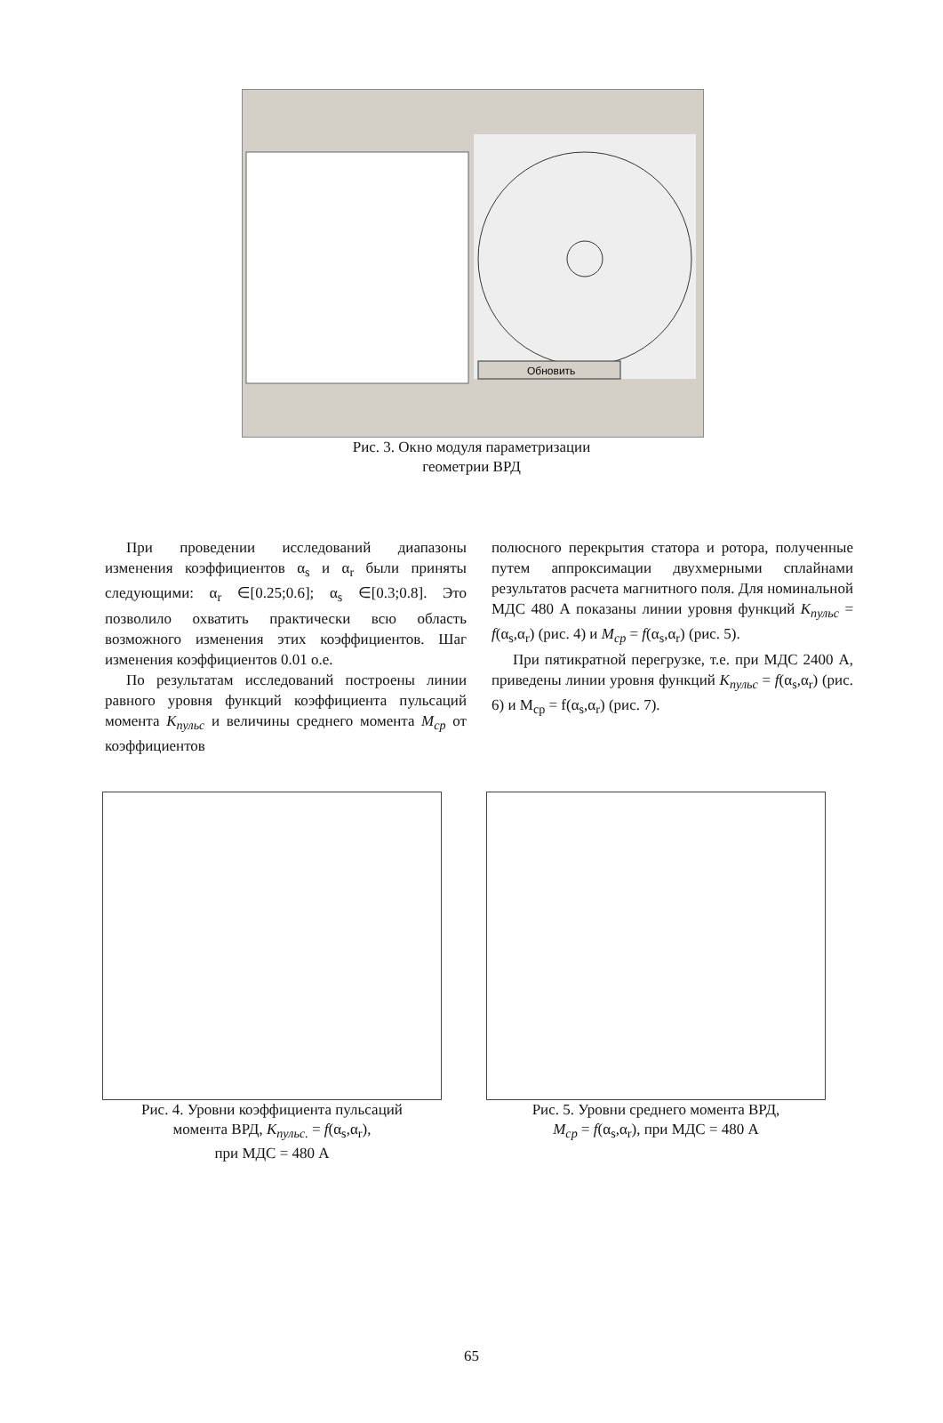Обновить
Рис. 3. Окно модуля параметризации
геометрии ВРД
При проведении исследований диапазоны изменения коэффициентов α<sub>s</sub> и α<sub>r</sub> были приняты следующими: α<sub>r</sub> ∈[0.25;0.6]; α<sub>s</sub> ∈[0.3;0.8]. Это позволило охватить практически всю область возможного изменения этих коэффициентов. Шаг изменения коэффициентов 0.01 о.е.
По результатам исследований построены линии равного уровня функций коэффициента пульсаций момента K<sub>пульс</sub> и величины среднего момента M<sub>ср</sub> от коэффициентов
полюсного перекрытия статора и ротора, полученные путем аппроксимации двухмерными сплайнами результатов расчета магнитного поля. Для номинальной МДС 480 А показаны линии уровня функций K<sub>пульс</sub> = f(α<sub>s</sub>,α<sub>r</sub>) (рис. 4) и M<sub>ср</sub> = f(α<sub>s</sub>,α<sub>r</sub>) (рис. 5).
При пятикратной перегрузке, т.е. при МДС 2400 А, приведены линии уровня функций K<sub>пульс</sub> = f(α<sub>s</sub>,α<sub>r</sub>) (рис. 6) и M<sub>ср</sub> = f(α<sub>s</sub>,α<sub>r</sub>) (рис. 7).
Рис. 4. Уровни коэффициента пульсаций
момента ВРД, K<sub>пульс.</sub> = f(α<sub>s</sub>,α<sub>r</sub>),
при МДС = 480 А
Рис. 5. Уровни среднего момента ВРД,
M<sub>ср</sub> = f(α<sub>s</sub>,α<sub>r</sub>), при МДС = 480 А
65